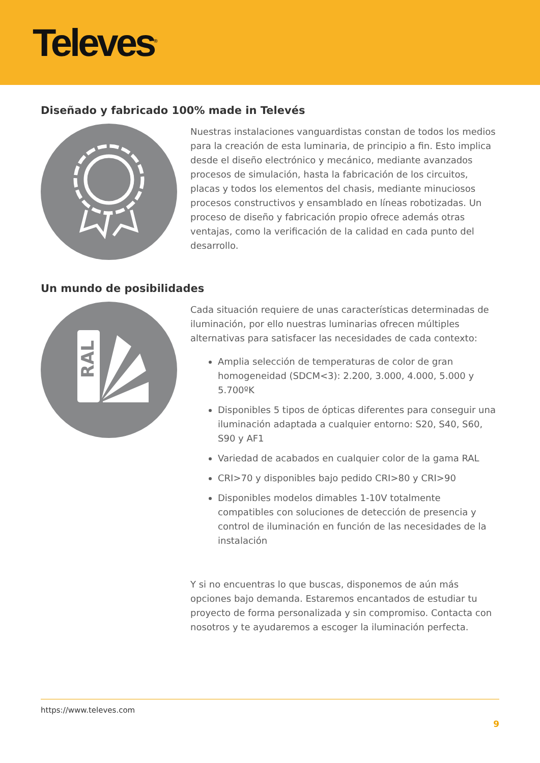Televes<sup>®</sup>
Diseñado y fabricado 100% made in Televés
Nuestras instalaciones vanguardistas constan de todos los medios para la creación de esta luminaria, de principio a fin. Esto implica desde el diseño electrónico y mecánico, mediante avanzados procesos de simulación, hasta la fabricación de los circuitos, placas y todos los elementos del chasis, mediante minuciosos procesos constructivos y ensamblado en líneas robotizadas. Un proceso de diseño y fabricación propio ofrece además otras ventajas, como la verificación de la calidad en cada punto del desarrollo.
Un mundo de posibilidades
RAL
Cada situación requiere de unas características determinadas de iluminación, por ello nuestras luminarias ofrecen múltiples alternativas para satisfacer las necesidades de cada contexto:
Amplia selección de temperaturas de color de gran homogeneidad (SDCM<3): 2.200, 3.000, 4.000, 5.000 y 5.700ºK
Disponibles 5 tipos de ópticas diferentes para conseguir una iluminación adaptada a cualquier entorno: S20, S40, S60, S90 y AF1
Variedad de acabados en cualquier color de la gama RAL
CRI>70 y disponibles bajo pedido CRI>80 y CRI>90
Disponibles modelos dimables 1-10V totalmente compatibles con soluciones de detección de presencia y control de iluminación en función de las necesidades de la instalación
Y si no encuentras lo que buscas, disponemos de aún más opciones bajo demanda. Estaremos encantados de estudiar tu proyecto de forma personalizada y sin compromiso. Contacta con nosotros y te ayudaremos a escoger la iluminación perfecta.
https://www.televes.com
9